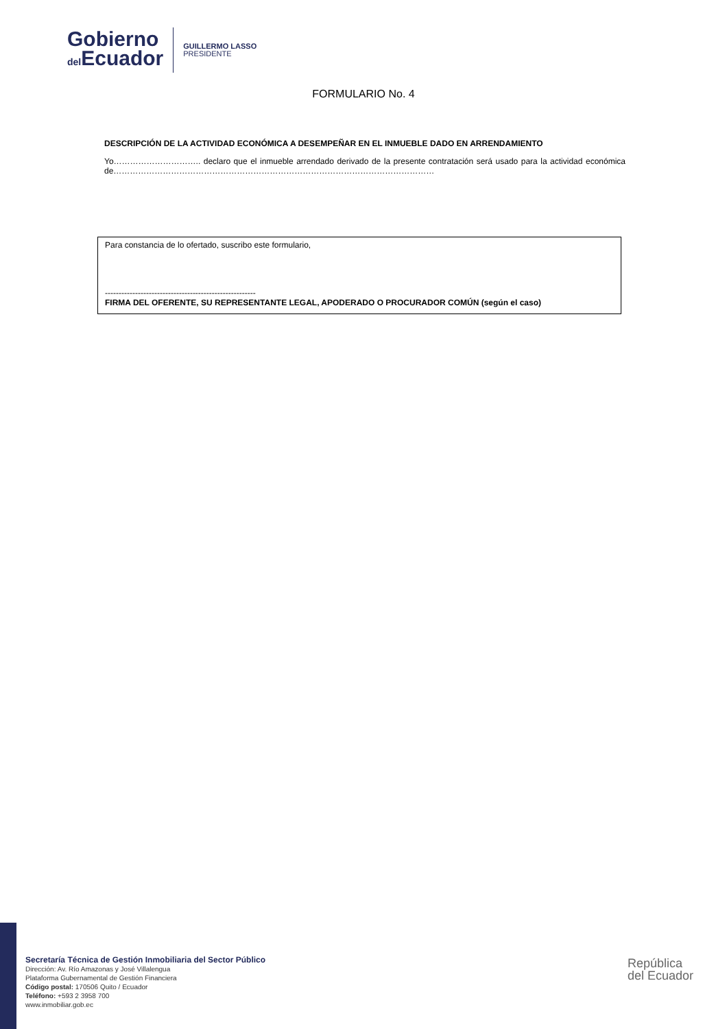Gobierno
del Ecuador
GUILLERMO LASSO
PRESIDENTE
FORMULARIO No. 4
DESCRIPCIÓN DE LA ACTIVIDAD ECONÓMICA A DESEMPEÑAR EN EL INMUEBLE DADO EN ARRENDAMIENTO
Yo………………………….. declaro que el inmueble arrendado derivado de la presente contratación será usado para la actividad económica de………………………………………………………………………………………………………
Para constancia de lo ofertado, suscribo este formulario,
-------------------------------------------------------
FIRMA DEL OFERENTE, SU REPRESENTANTE LEGAL, APODERADO O PROCURADOR COMÚN (según el caso)
Secretaría Técnica de Gestión Inmobiliaria del Sector Público
Dirección: Av. Río Amazonas y José Villalengua
Plataforma Gubernamental de Gestión Financiera
Código postal: 170506 Quito / Ecuador
Teléfono: +593 2 3958 700
www.inmobiliar.gob.ec
República
del Ecuador